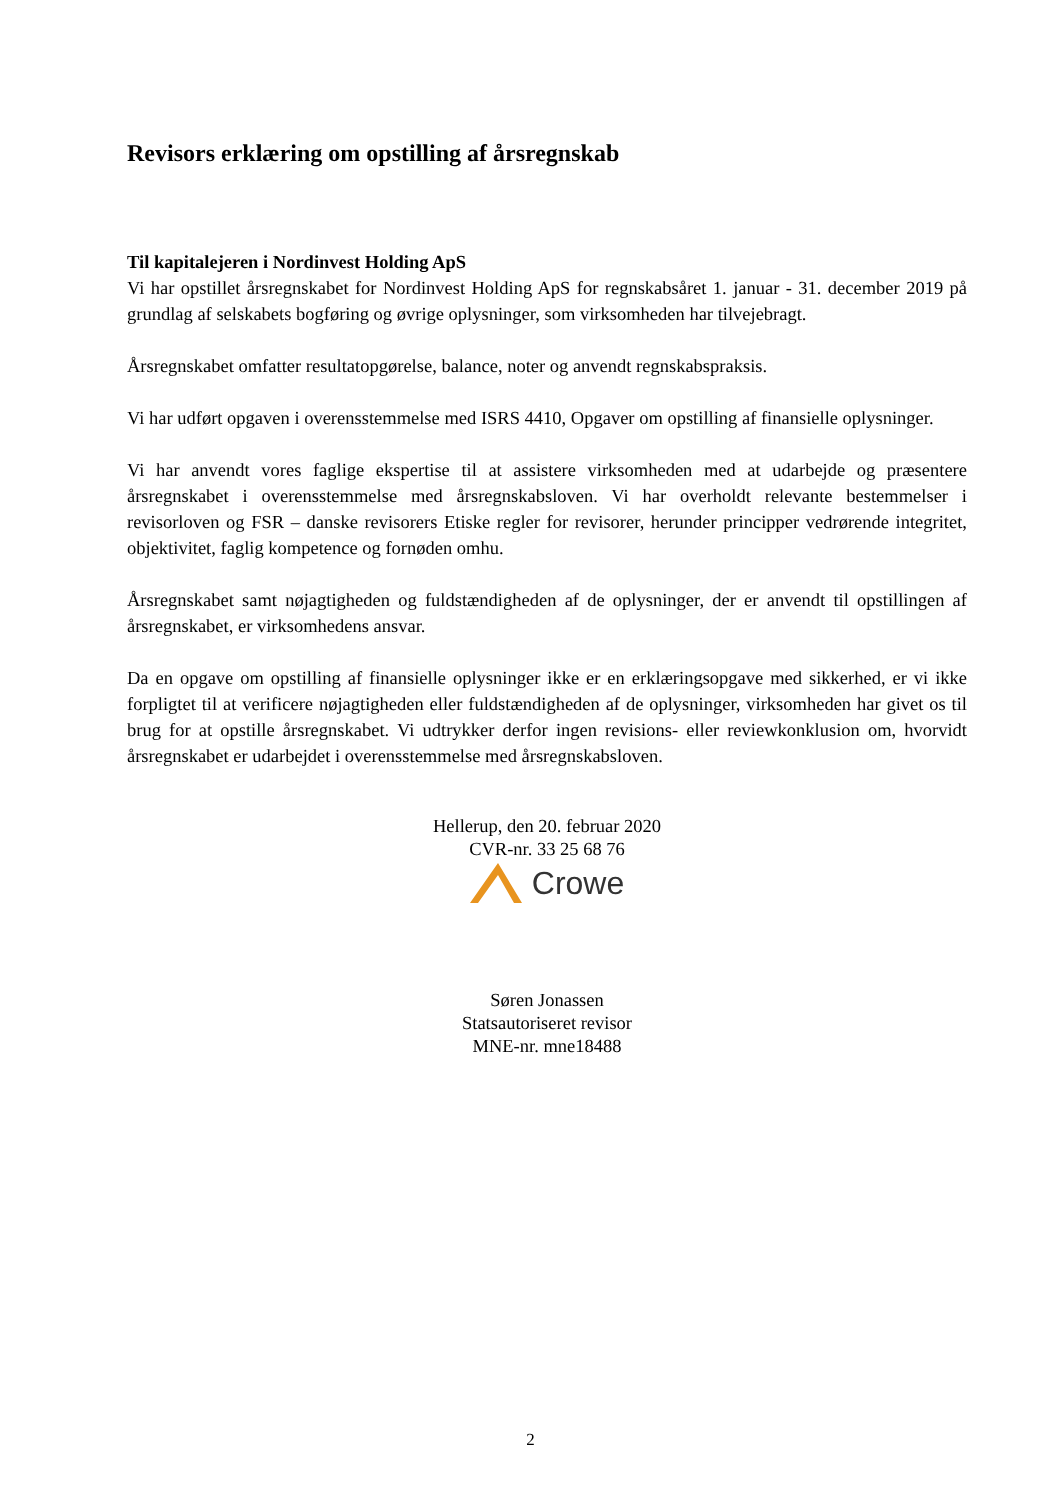Revisors erklæring om opstilling af årsregnskab
Til kapitalejeren i Nordinvest Holding ApS
Vi har opstillet årsregnskabet for Nordinvest Holding ApS for regnskabsåret 1. januar - 31. december 2019 på grundlag af selskabets bogføring og øvrige oplysninger, som virksomheden har tilvejebragt.
Årsregnskabet omfatter resultatopgørelse, balance, noter og anvendt regnskabspraksis.
Vi har udført opgaven i overensstemmelse med ISRS 4410, Opgaver om opstilling af finansielle oplysninger.
Vi har anvendt vores faglige ekspertise til at assistere virksomheden med at udarbejde og præsentere årsregnskabet i overensstemmelse med årsregnskabsloven. Vi har overholdt relevante bestemmelser i revisorloven og FSR – danske revisorers Etiske regler for revisorer, herunder principper vedrørende integritet, objektivitet, faglig kompetence og fornøden omhu.
Årsregnskabet samt nøjagtigheden og fuldstændigheden af de oplysninger, der er anvendt til opstillingen af årsregnskabet, er virksomhedens ansvar.
Da en opgave om opstilling af finansielle oplysninger ikke er en erklæringsopgave med sikkerhed, er vi ikke forpligtet til at verificere nøjagtigheden eller fuldstændigheden af de oplysninger, virksomheden har givet os til brug for at opstille årsregnskabet. Vi udtrykker derfor ingen revisions- eller reviewkonklusion om, hvorvidt årsregnskabet er udarbejdet i overensstemmelse med årsregnskabsloven.
Hellerup, den 20. februar 2020
CVR-nr. 33 25 68 76
Crowe
Søren Jonassen
Statsautoriseret revisor
MNE-nr. mne18488
2